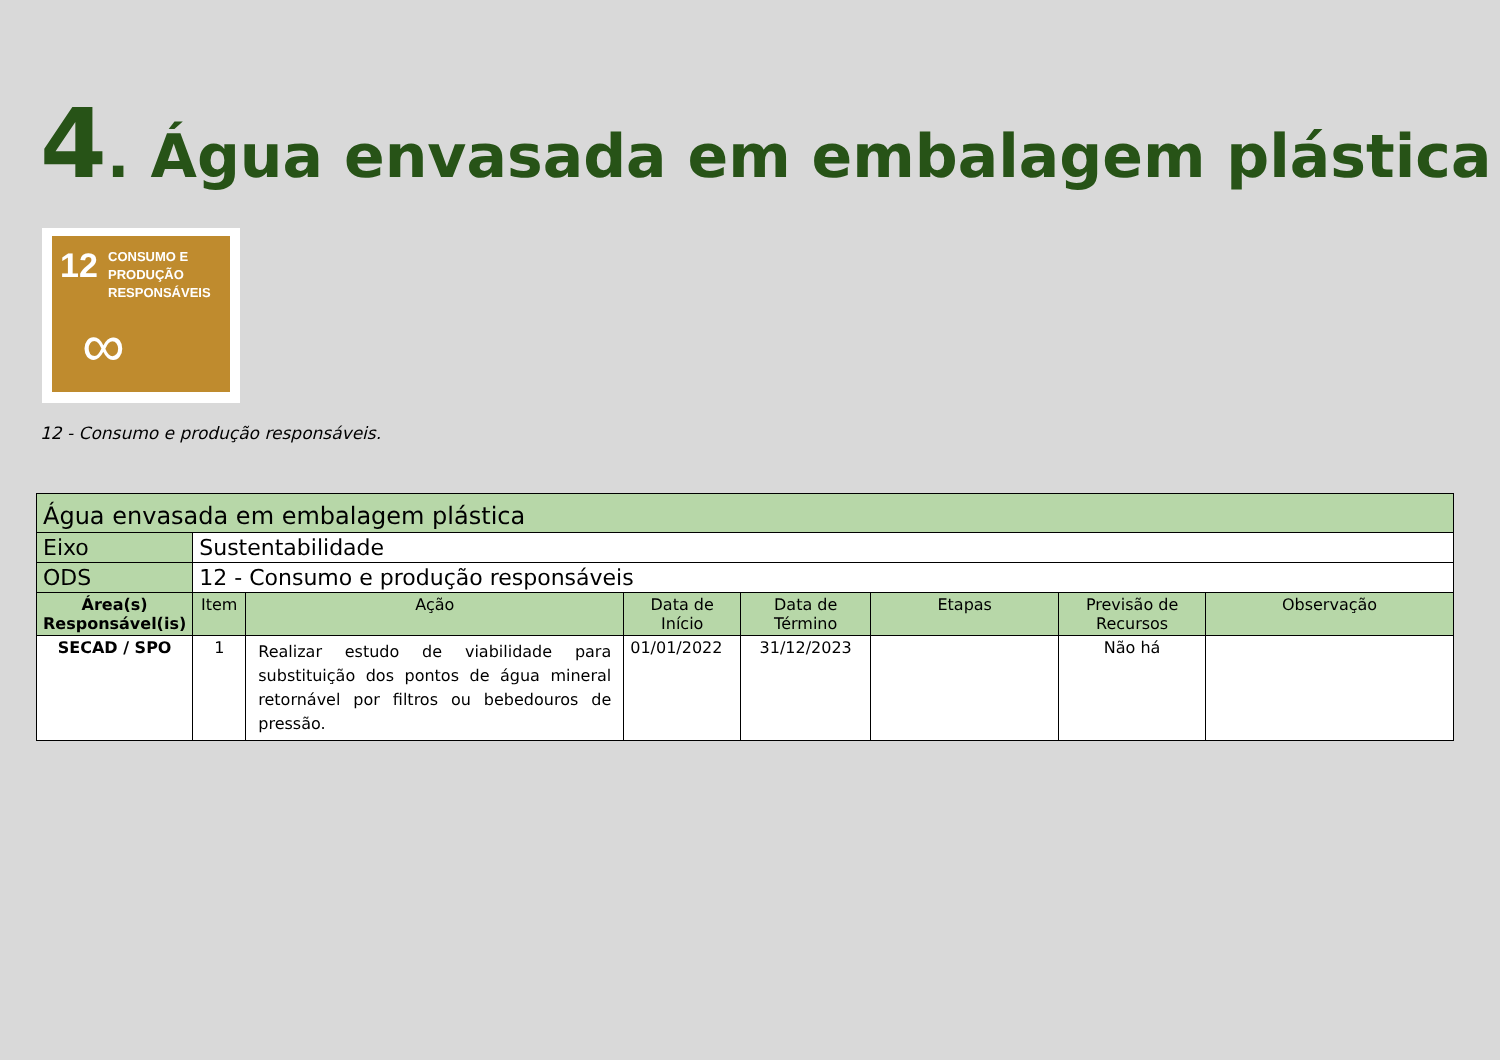4. Água envasada em embalagem plástica
12 CONSUMO E
PRODUÇÃO
RESPONSÁVEIS
∞
12 - Consumo e produção responsáveis.
| Água envasada em embalagem plástica | | | | | | | |
| Eixo | Sustentabilidade | | | | | | |
| ODS | 12 - Consumo e produção responsáveis | | | | | | |
| Área(s) Responsável(is) | Item | Ação | Data de Início | Data de Término | Etapas | Previsão de Recursos | Observação |
| SECAD / SPO | 1 | Realizar estudo de viabilidade para substituição dos pontos de água mineral retornável por filtros ou bebedouros de pressão. | 01/01/2022 | 31/12/2023 | | Não há | |